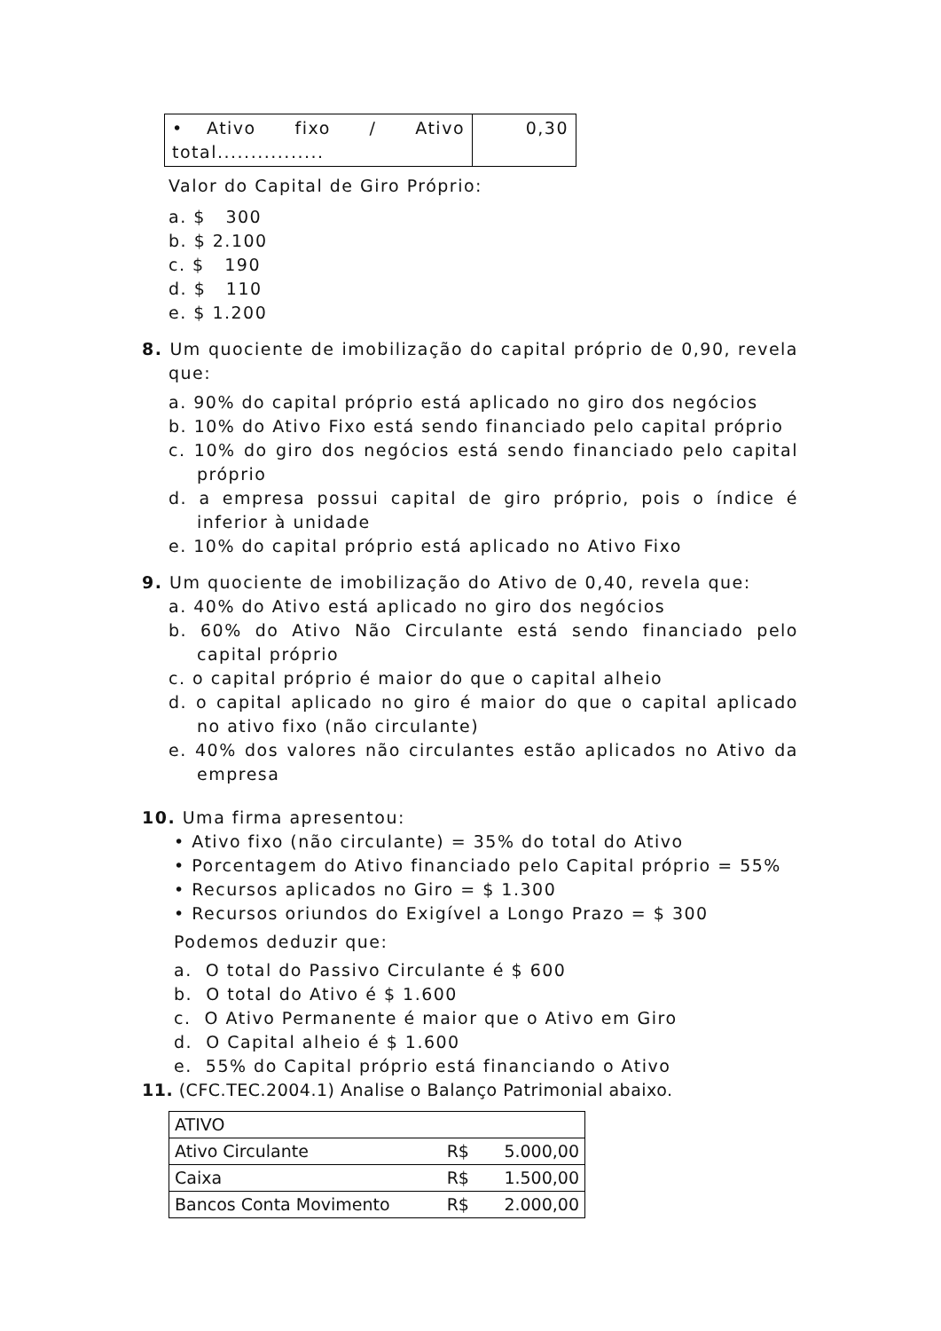| • Ativo fixo / Ativo total................ | 0,30 |
Valor do Capital de Giro Próprio:
a. $ 300
b. $ 2.100
c. $ 190
d. $ 110
e. $ 1.200
8. Um quociente de imobilização do capital próprio de 0,90, revela que:
a. 90% do capital próprio está aplicado no giro dos negócios
b. 10% do Ativo Fixo está sendo financiado pelo capital próprio
c. 10% do giro dos negócios está sendo financiado pelo capital próprio
d. a empresa possui capital de giro próprio, pois o índice é inferior à unidade
e. 10% do capital próprio está aplicado no Ativo Fixo
9. Um quociente de imobilização do Ativo de 0,40, revela que:
a. 40% do Ativo está aplicado no giro dos negócios
b. 60% do Ativo Não Circulante está sendo financiado pelo capital próprio
c. o capital próprio é maior do que o capital alheio
d. o capital aplicado no giro é maior do que o capital aplicado no ativo fixo (não circulante)
e. 40% dos valores não circulantes estão aplicados no Ativo da empresa
10. Uma firma apresentou:
• Ativo fixo (não circulante) = 35% do total do Ativo
• Porcentagem do Ativo financiado pelo Capital próprio = 55%
• Recursos aplicados no Giro = $ 1.300
• Recursos oriundos do Exigível a Longo Prazo = $ 300
Podemos deduzir que:
a. O total do Passivo Circulante é $ 600
b. O total do Ativo é $ 1.600
c. O Ativo Permanente é maior que o Ativo em Giro
d. O Capital alheio é $ 1.600
e. 55% do Capital próprio está financiando o Ativo
11. (CFC.TEC.2004.1) Analise o Balanço Patrimonial abaixo.
| ATIVO | | |
| Ativo Circulante | R$ | 5.000,00 |
| Caixa | R$ | 1.500,00 |
| Bancos Conta Movimento | R$ | 2.000,00 |